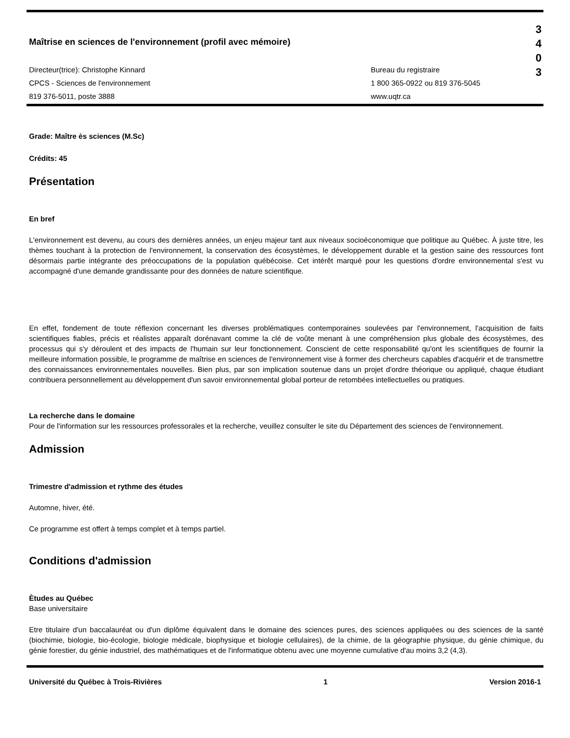Maîtrise en sciences de l'environnement (profil avec mémoire)
Directeur(trice): Christophe Kinnard
CPCS - Sciences de l'environnement
819 376-5011, poste 3888
Bureau du registraire
1 800 365-0922 ou 819 376-5045
www.uqtr.ca
3
4
0
3
Grade: Maître ès sciences (M.Sc)
Crédits: 45
Présentation
En bref
L'environnement est devenu, au cours des dernières années, un enjeu majeur tant aux niveaux socioéconomique que politique au Québec. À juste titre, les thèmes touchant à la protection de l'environnement, la conservation des écosystèmes, le développement durable et la gestion saine des ressources font désormais partie intégrante des préoccupations de la population québécoise. Cet intérêt marqué pour les questions d'ordre environnemental s'est vu accompagné d'une demande grandissante pour des données de nature scientifique.
En effet, fondement de toute réflexion concernant les diverses problématiques contemporaines soulevées par l'environnement, l'acquisition de faits scientifiques fiables, précis et réalistes apparaît dorénavant comme la clé de voûte menant à une compréhension plus globale des écosystèmes, des processus qui s'y déroulent et des impacts de l'humain sur leur fonctionnement. Conscient de cette responsabilité qu'ont les scientifiques de fournir la meilleure information possible, le programme de maîtrise en sciences de l'environnement vise à former des chercheurs capables d'acquérir et de transmettre des connaissances environnementales nouvelles. Bien plus, par son implication soutenue dans un projet d'ordre théorique ou appliqué, chaque étudiant contribuera personnellement au développement d'un savoir environnemental global porteur de retombées intellectuelles ou pratiques.
La recherche dans le domaine
Pour de l'information sur les ressources professorales et la recherche, veuillez consulter le site du Département des sciences de l'environnement.
Admission
Trimestre d'admission et rythme des études
Automne, hiver, été.
Ce programme est offert à temps complet et à temps partiel.
Conditions d'admission
Ètudes au Québec
Base universitaire
Etre titulaire d'un baccalauréat ou d'un diplôme équivalent dans le domaine des sciences pures, des sciences appliquées ou des sciences de la santé (biochimie, biologie, bio-écologie, biologie médicale, biophysique et biologie cellulaires), de la chimie, de la géographie physique, du génie chimique, du génie forestier, du génie industriel, des mathématiques et de l'informatique obtenu avec une moyenne cumulative d'au moins 3,2 (4,3).
Université du Québec à Trois-Rivières 1 Version 2016-1